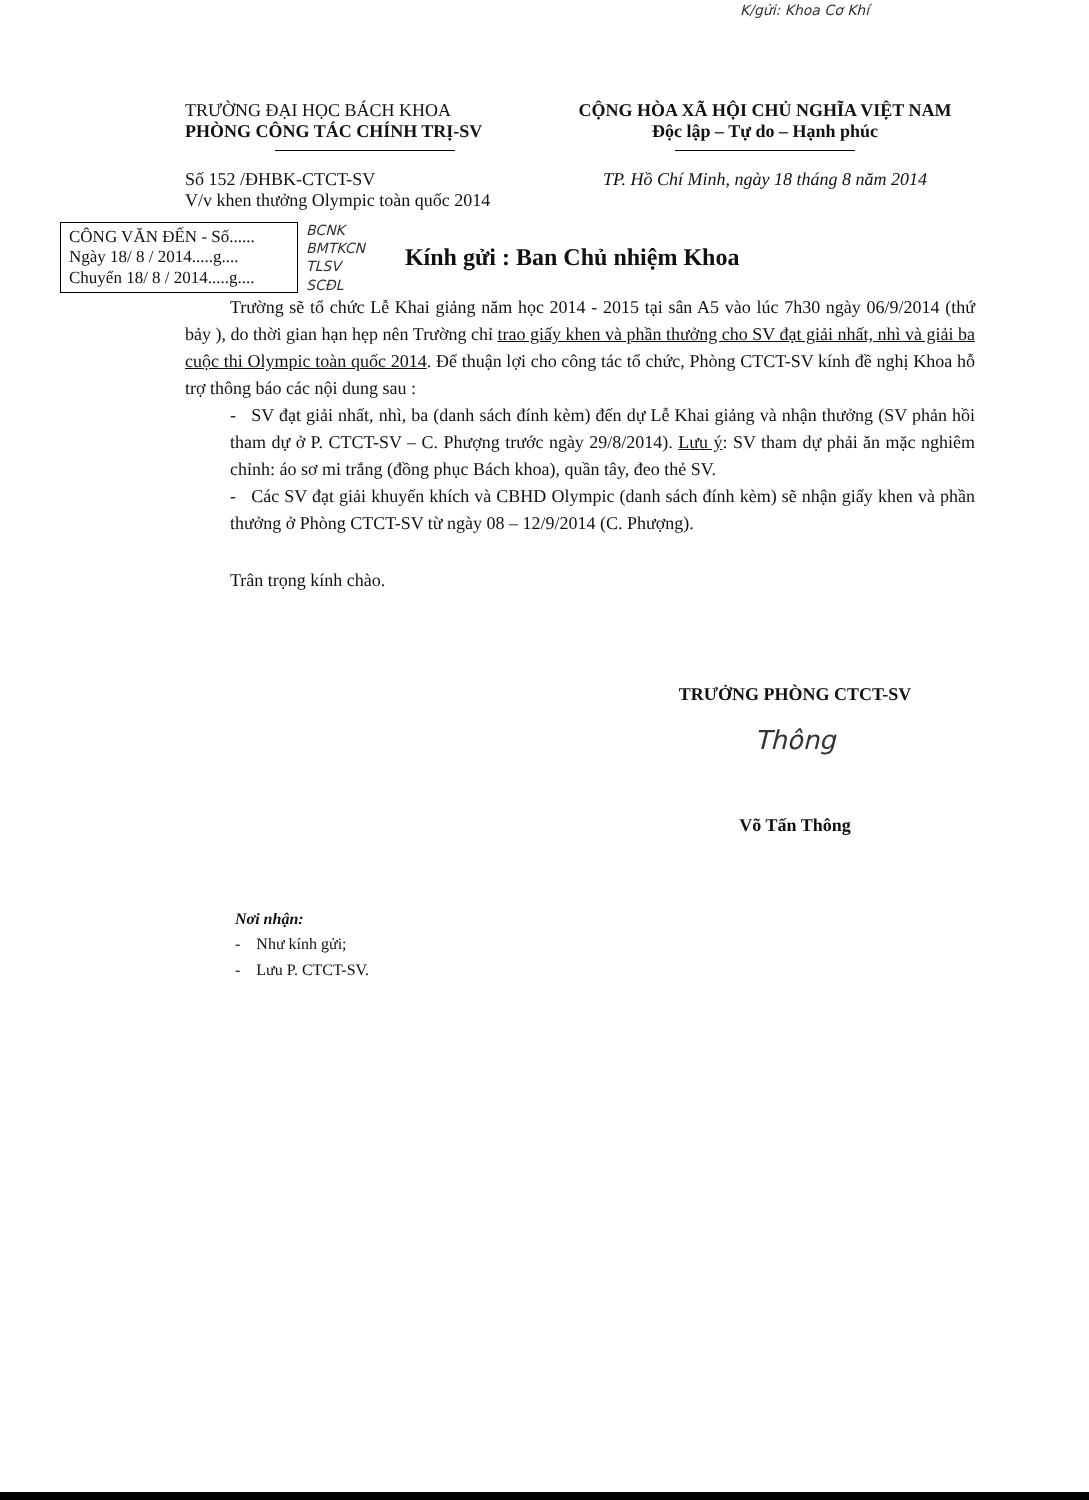K/gửi: Khoa Cơ Khí
TRƯỜNG ĐẠI HỌC BÁCH KHOA
PHÒNG CÔNG TÁC CHÍNH TRỊ-SV
Số 152 /ĐHBK-CTCT-SV
V/v khen thưởng Olympic toàn quốc 2014
CỘNG HÒA XÃ HỘI CHỦ NGHĨA VIỆT NAM
Độc lập – Tự do – Hạnh phúc
TP. Hồ Chí Minh, ngày 18 tháng 8 năm 2014
CÔNG VĂN ĐẾN - Số......
Ngày 18/ 8 / 2014.....g....
Chuyển 18/ 8 / 2014.....g....
BCNK
BMTKCN
TLSV
SCĐL
Kính gửi : Ban Chủ nhiệm Khoa
Trường sẽ tổ chức Lễ Khai giảng năm học 2014 - 2015 tại sân A5 vào lúc 7h30 ngày 06/9/2014 (thứ bảy ), do thời gian hạn hẹp nên Trường chỉ trao giấy khen và phần thưởng cho SV đạt giải nhất, nhì và giải ba cuộc thi Olympic toàn quốc 2014. Để thuận lợi cho công tác tổ chức, Phòng CTCT-SV kính đề nghị Khoa hỗ trợ thông báo các nội dung sau :
- SV đạt giải nhất, nhì, ba (danh sách đính kèm) đến dự Lễ Khai giảng và nhận thưởng (SV phản hồi tham dự ở P. CTCT-SV – C. Phượng trước ngày 29/8/2014). Lưu ý: SV tham dự phải ăn mặc nghiêm chỉnh: áo sơ mi trắng (đồng phục Bách khoa), quần tây, đeo thẻ SV.
- Các SV đạt giải khuyến khích và CBHD Olympic (danh sách đính kèm) sẽ nhận giấy khen và phần thưởng ở Phòng CTCT-SV từ ngày 08 – 12/9/2014 (C. Phượng).
Trân trọng kính chào.
TRƯỞNG PHÒNG CTCT-SV
Thông
Võ Tấn Thông
Nơi nhận:
- Như kính gửi;
- Lưu P. CTCT-SV.